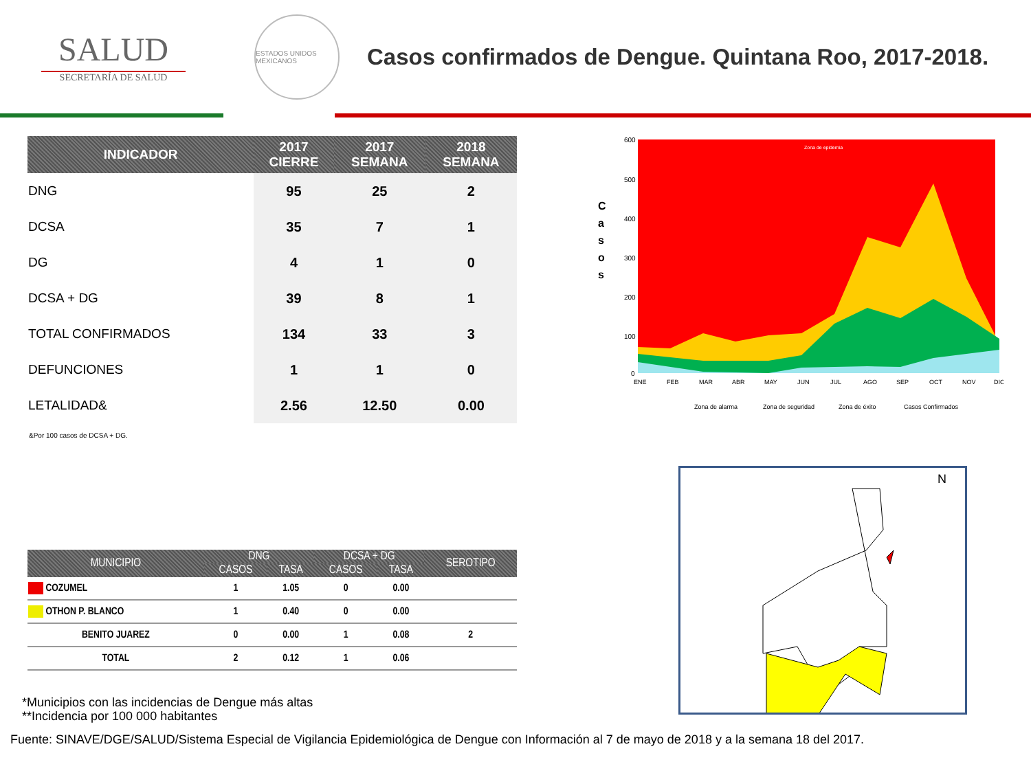SALUD
SECRETARÍA DE SALUD
ESTADOS UNIDOS MEXICANOS
Casos confirmados de Dengue. Quintana Roo, 2017-2018.
| INDICADOR | 2017 CIERRE | 2017 SEMANA | 2018 SEMANA |
| --- | --- | --- | --- |
| DNG | 95 | 25 | 2 |
| DCSA | 35 | 7 | 1 |
| DG | 4 | 1 | 0 |
| DCSA + DG | 39 | 8 | 1 |
| TOTAL CONFIRMADOS | 134 | 33 | 3 |
| DEFUNCIONES | 1 | 1 | 0 |
| LETALIDAD& | 2.56 | 12.50 | 0.00 |
&Por 100 casos de DCSA + DG.
C
a
s
o
s
600
500
400
300
200
100
0
ENE
FEB
MAR
ABR
MAY
JUN
JUL
AGO
SEP
OCT
NOV
DIC
Zona de epidemia
Zona de alarma
Zona de seguridad
Zona de éxito
Casos Confirmados
| MUNICIPIO | DNG | | DCSA + DG | | SEROTIPO |
| --- | --- | --- | --- | --- | --- |
| | CASOS | TASA | CASOS | TASA | |
| COZUMEL | 1 | 1.05 | 0 | 0.00 | |
| OTHON P. BLANCO | 1 | 0.40 | 0 | 0.00 | |
| BENITO JUAREZ | 0 | 0.00 | 1 | 0.08 | 2 |
| TOTAL | 2 | 0.12 | 1 | 0.06 | |
*Municipios con las incidencias de Dengue más altas
**Incidencia por 100 000 habitantes
N
Fuente: SINAVE/DGE/SALUD/Sistema Especial de Vigilancia Epidemiológica de Dengue con Información al 7 de mayo de 2018 y a la semana 18 del 2017.